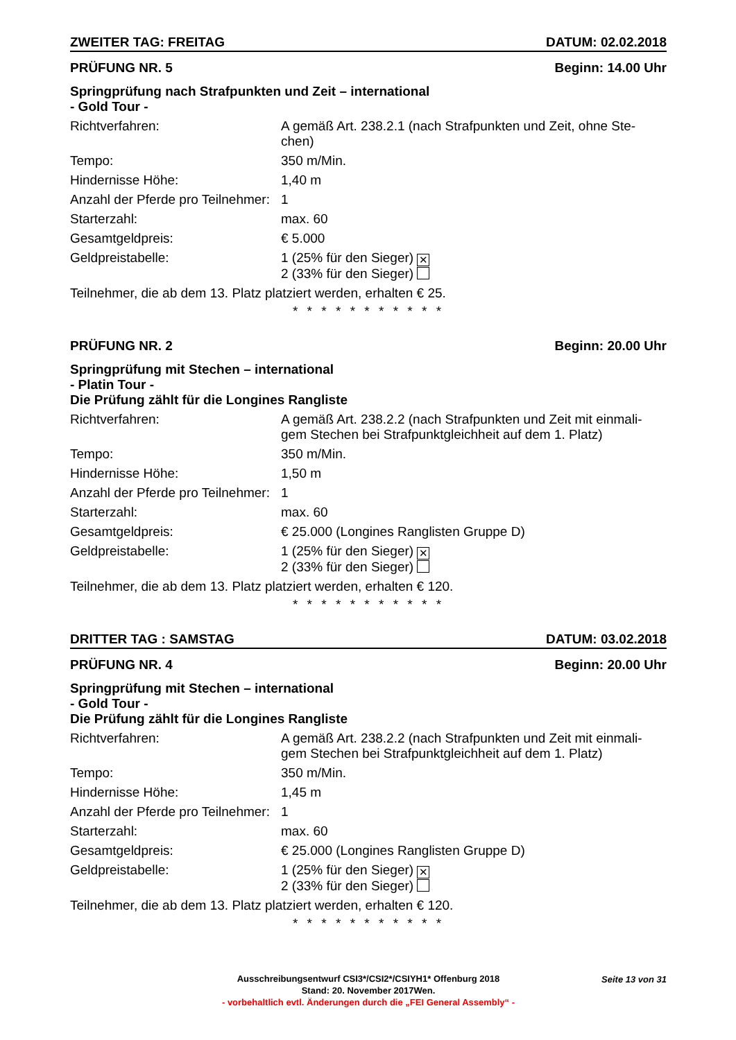ZWEITER TAG: FREITAG DATUM: 02.02.2018
PRÜFUNG NR. 5 Beginn: 14.00 Uhr
Springprüfung nach Strafpunkten und Zeit – international
- Gold Tour -
Richtverfahren: A gemäß Art. 238.2.1 (nach Strafpunkten und Zeit, ohne Ste-chen)
Tempo: 350 m/Min.
Hindernisse Höhe: 1,40 m
Anzahl der Pferde pro Teilnehmer:
1
Starterzahl: max. 60
Gesamtgeldpreis: € 5.000
Geldpreistabelle: 1 (25% für den Sieger) ✕
2 (33% für den Sieger)
Teilnehmer, die ab dem 13. Platz platziert werden, erhalten € 25.
* * * * * * * * * * *
PRÜFUNG NR. 2 Beginn: 20.00 Uhr
Springprüfung mit Stechen – international
- Platin Tour -
Die Prüfung zählt für die Longines Rangliste
Richtverfahren: A gemäß Art. 238.2.2 (nach Strafpunkten und Zeit mit einmali-gem Stechen bei Strafpunktgleichheit auf dem 1. Platz)
Tempo: 350 m/Min.
Hindernisse Höhe: 1,50 m
Anzahl der Pferde pro Teilnehmer:
1
Starterzahl: max. 60
Gesamtgeldpreis: € 25.000 (Longines Ranglisten Gruppe D)
Geldpreistabelle: 1 (25% für den Sieger) ✕
2 (33% für den Sieger)
Teilnehmer, die ab dem 13. Platz platziert werden, erhalten € 120.
* * * * * * * * * * *
DRITTER TAG : SAMSTAG DATUM: 03.02.2018
PRÜFUNG NR. 4 Beginn: 20.00 Uhr
Springprüfung mit Stechen – international
- Gold Tour -
Die Prüfung zählt für die Longines Rangliste
Richtverfahren: A gemäß Art. 238.2.2 (nach Strafpunkten und Zeit mit einmali-gem Stechen bei Strafpunktgleichheit auf dem 1. Platz)
Tempo: 350 m/Min.
Hindernisse Höhe: 1,45 m
Anzahl der Pferde pro Teilnehmer:
1
Starterzahl: max. 60
Gesamtgeldpreis: € 25.000 (Longines Ranglisten Gruppe D)
Geldpreistabelle: 1 (25% für den Sieger) ✕
2 (33% für den Sieger)
Teilnehmer, die ab dem 13. Platz platziert werden, erhalten € 120.
* * * * * * * * * * *
Seite 13 von 31
Ausschreibungsentwurf CSI3*/CSI2*/CSIYH1* Offenburg 2018
Stand: 20. November 2017Wen.
- vorbehaltlich evtl. Änderungen durch die „FEI General Assembly“ -